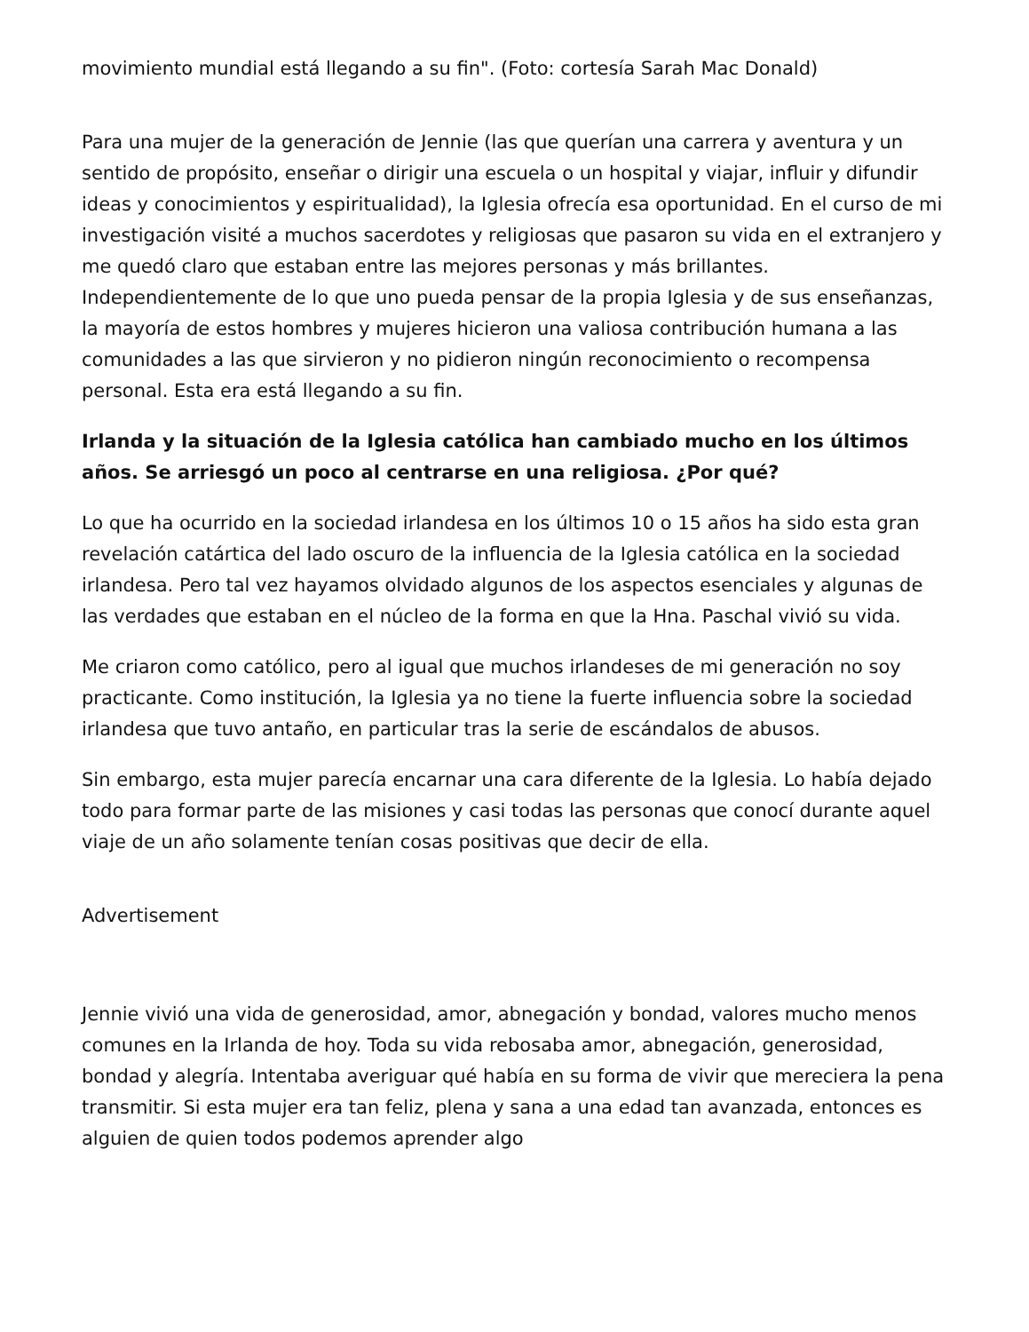movimiento mundial está llegando a su fin". (Foto: cortesía Sarah Mac Donald)
Para una mujer de la generación de Jennie (las que querían una carrera y aventura y un sentido de propósito, enseñar o dirigir una escuela o un hospital y viajar, influir y difundir ideas y conocimientos y espiritualidad), la Iglesia ofrecía esa oportunidad. En el curso de mi investigación visité a muchos sacerdotes y religiosas que pasaron su vida en el extranjero y me quedó claro que estaban entre las mejores personas y más brillantes. Independientemente de lo que uno pueda pensar de la propia Iglesia y de sus enseñanzas, la mayoría de estos hombres y mujeres hicieron una valiosa contribución humana a las comunidades a las que sirvieron y no pidieron ningún reconocimiento o recompensa personal. Esta era está llegando a su fin.
Irlanda y la situación de la Iglesia católica han cambiado mucho en los últimos años. Se arriesgó un poco al centrarse en una religiosa. ¿Por qué?
Lo que ha ocurrido en la sociedad irlandesa en los últimos 10 o 15 años ha sido esta gran revelación catártica del lado oscuro de la influencia de la Iglesia católica en la sociedad irlandesa. Pero tal vez hayamos olvidado algunos de los aspectos esenciales y algunas de las verdades que estaban en el núcleo de la forma en que la Hna. Paschal vivió su vida.
Me criaron como católico, pero al igual que muchos irlandeses de mi generación no soy practicante. Como institución, la Iglesia ya no tiene la fuerte influencia sobre la sociedad irlandesa que tuvo antaño, en particular tras la serie de escándalos de abusos.
Sin embargo, esta mujer parecía encarnar una cara diferente de la Iglesia. Lo había dejado todo para formar parte de las misiones y casi todas las personas que conocí durante aquel viaje de un año solamente tenían cosas positivas que decir de ella.
Advertisement
Jennie vivió una vida de generosidad, amor, abnegación y bondad, valores mucho menos comunes en la Irlanda de hoy. Toda su vida rebosaba amor, abnegación, generosidad, bondad y alegría. Intentaba averiguar qué había en su forma de vivir que mereciera la pena transmitir. Si esta mujer era tan feliz, plena y sana a una edad tan avanzada, entonces es alguien de quien todos podemos aprender algo